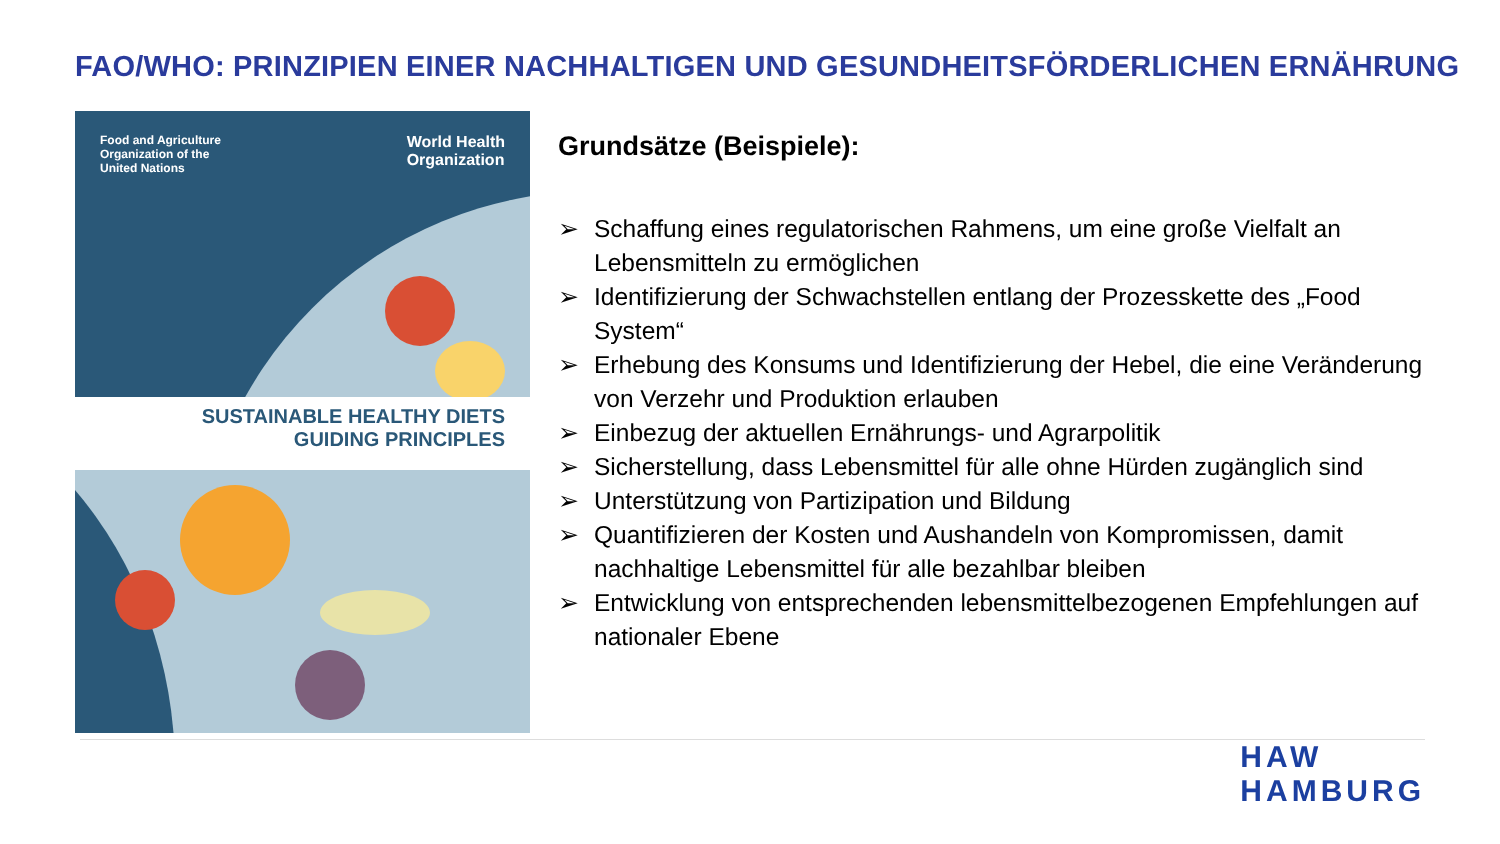FAO/WHO: PRINZIPIEN EINER NACHHALTIGEN UND GESUNDHEITSFÖRDERLICHEN ERNÄHRUNG
Food and Agriculture
Organization of the
United Nations
World Health
Organization
SUSTAINABLE HEALTHY DIETS
GUIDING PRINCIPLES
Grundsätze (Beispiele):
➢ Schaffung eines regulatorischen Rahmens, um eine große Vielfalt an Lebensmitteln zu ermöglichen
➢ Identifizierung der Schwachstellen entlang der Prozesskette des „Food System“
➢ Erhebung des Konsums und Identifizierung der Hebel, die eine Veränderung von Verzehr und Produktion erlauben
➢ Einbezug der aktuellen Ernährungs- und Agrarpolitik
➢ Sicherstellung, dass Lebensmittel für alle ohne Hürden zugänglich sind
➢ Unterstützung von Partizipation und Bildung
➢ Quantifizieren der Kosten und Aushandeln von Kompromissen, damit nachhaltige Lebensmittel für alle bezahlbar bleiben
➢ Entwicklung von entsprechenden lebensmittelbezogenen Empfehlungen auf nationaler Ebene
HAW
HAMBURG